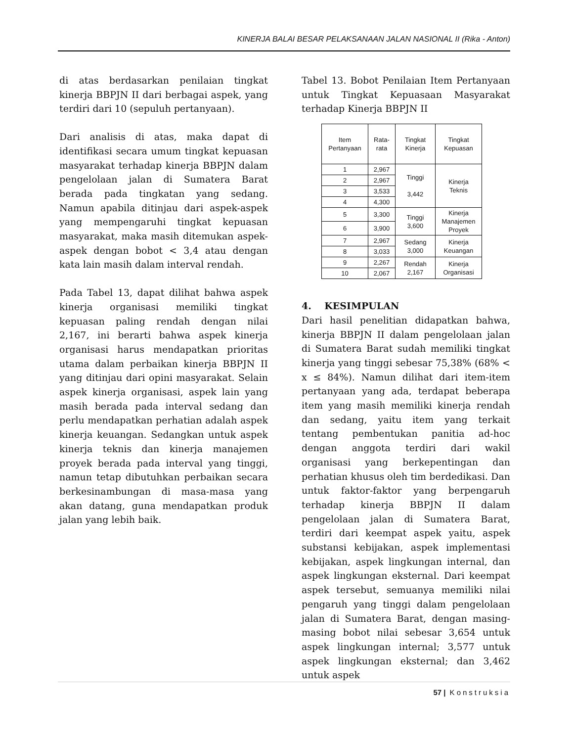KINERJA BALAI BESAR PELAKSANAAN JALAN NASIONAL II (Rika - Anton)
di atas berdasarkan penilaian tingkat kinerja BBPJN II dari berbagai aspek, yang terdiri dari 10 (sepuluh pertanyaan).
Dari analisis di atas, maka dapat di identifikasi secara umum tingkat kepuasan masyarakat terhadap kinerja BBPJN dalam pengelolaan jalan di Sumatera Barat berada pada tingkatan yang sedang. Namun apabila ditinjau dari aspek-aspek yang mempengaruhi tingkat kepuasan masyarakat, maka masih ditemukan aspek-aspek dengan bobot < 3,4 atau dengan kata lain masih dalam interval rendah.
Pada Tabel 13, dapat dilihat bahwa aspek kinerja organisasi memiliki tingkat kepuasan paling rendah dengan nilai 2,167, ini berarti bahwa aspek kinerja organisasi harus mendapatkan prioritas utama dalam perbaikan kinerja BBPJN II yang ditinjau dari opini masyarakat. Selain aspek kinerja organisasi, aspek lain yang masih berada pada interval sedang dan perlu mendapatkan perhatian adalah aspek kinerja keuangan. Sedangkan untuk aspek kinerja teknis dan kinerja manajemen proyek berada pada interval yang tinggi, namun tetap dibutuhkan perbaikan secara berkesinambungan di masa-masa yang akan datang, guna mendapatkan produk jalan yang lebih baik.
Tabel 13. Bobot Penilaian Item Pertanyaan untuk Tingkat Kepuasaan Masyarakat terhadap Kinerja BBPJN II
| Item Pertanyaan | Rata-rata | Tingkat Kinerja | Tingkat Kepuasan |
| --- | --- | --- | --- |
| 1 | 2,967 | Tinggi 3,442 | Kinerja Teknis |
| 2 | 2,967 | | |
| 3 | 3,533 | | |
| 4 | 4,300 | | |
| 5 | 3,300 | Tinggi 3,600 | Kinerja Manajemen Proyek |
| 6 | 3,900 | | |
| 7 | 2,967 | Sedang 3,000 | Kinerja Keuangan |
| 8 | 3,033 | | |
| 9 | 2,267 | Rendah 2,167 | Kinerja Organisasi |
| 10 | 2,067 | | |
4. KESIMPULAN
Dari hasil penelitian didapatkan bahwa, kinerja BBPJN II dalam pengelolaan jalan di Sumatera Barat sudah memiliki tingkat kinerja yang tinggi sebesar 75,38% (68% < x ≤ 84%). Namun dilihat dari item-item pertanyaan yang ada, terdapat beberapa item yang masih memiliki kinerja rendah dan sedang, yaitu item yang terkait tentang pembentukan panitia ad-hoc dengan anggota terdiri dari wakil organisasi yang berkepentingan dan perhatian khusus oleh tim berdedikasi. Dan untuk faktor-faktor yang berpengaruh terhadap kinerja BBPJN II dalam pengelolaan jalan di Sumatera Barat, terdiri dari keempat aspek yaitu, aspek substansi kebijakan, aspek implementasi kebijakan, aspek lingkungan internal, dan aspek lingkungan eksternal. Dari keempat aspek tersebut, semuanya memiliki nilai pengaruh yang tinggi dalam pengelolaan jalan di Sumatera Barat, dengan masing-masing bobot nilai sebesar 3,654 untuk aspek lingkungan internal; 3,577 untuk aspek lingkungan eksternal; dan 3,462 untuk aspek
57 | Konstruksia